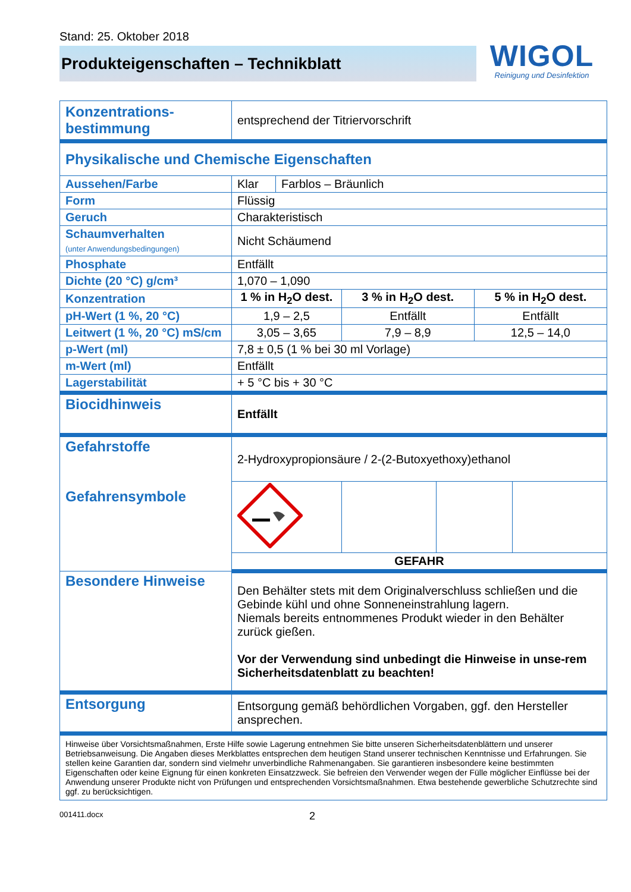Stand: 25. Oktober 2018
Produkteigenschaften – Technikblatt
WIGOL
Reinigung und Desinfektion
| Konzentrations- bestimmung | entsprechend der Titriervorschrift | | | | | |
| Physikalische und Chemische Eigenschaften | | | | | | |
| Aussehen/Farbe | Klar | Farblos – Bräunlich | | | | |
| Form | Flüssig | | | | | |
| Geruch | Charakteristisch | | | | | |
| Schaumverhalten (unter Anwendungsbedingungen) | Nicht Schäumend | | | | | |
| Phosphate | Entfällt | | | | | |
| Dichte (20 °C) g/cm³ | 1,070 – 1,090 | | | | | |
| Konzentration | 1 % in H<sub>2</sub>O dest. | | 3 % in H<sub>2</sub>O dest. | | 5 % in H<sub>2</sub>O dest. | |
| pH-Wert (1 %, 20 °C) | 1,9 – 2,5 | | Entfällt | | Entfällt | |
| Leitwert (1 %, 20 °C) mS/cm | 3,05 – 3,65 | | 7,9 – 8,9 | | 12,5 – 14,0 | |
| p-Wert (ml) | 7,8 ± 0,5 (1 % bei 30 ml Vorlage) | | | | | |
| m-Wert (ml) | Entfällt | | | | | |
| Lagerstabilität | + 5 °C bis + 30 °C | | | | | |
| Biocidhinweis | Entfällt | | | | | |
| Gefahrstoffe Gefahrensymbole | 2-Hydroxypropionsäure / 2-(2-Butoxyethoxy)ethanol | | | | | |
| | GEFAHR | | | | | |
| Besondere Hinweise | Den Behälter stets mit dem Originalverschluss schließen und die Gebinde kühl und ohne Sonneneinstrahlung lagern. Niemals bereits entnommenes Produkt wieder in den Behälter zurück gießen. Vor der Verwendung sind unbedingt die Hinweise in unse-rem Sicherheitsdatenblatt zu beachten! | | | | | |
| Entsorgung | Entsorgung gemäß behördlichen Vorgaben, ggf. den Hersteller ansprechen. | | | | | |
| Hinweise über Vorsichtsmaßnahmen, Erste Hilfe sowie Lagerung entnehmen Sie bitte unseren Sicherheitsdatenblättern und unserer Betriebsanweisung. Die Angaben dieses Merkblattes entsprechen dem heutigen Stand unserer technischen Kenntnisse und Erfahrungen. Sie stellen keine Garantien dar, sondern sind vielmehr unverbindliche Rahmenangaben. Sie garantieren insbesondere keine bestimmten Eigenschaften oder keine Eignung für einen konkreten Einsatzzweck. Sie befreien den Verwender wegen der Fülle möglicher Einflüsse bei der Anwendung unserer Produkte nicht von Prüfungen und entsprechenden Vorsichtsmaßnahmen. Etwa bestehende gewerbliche Schutzrechte sind ggf. zu berücksichtigen. | | | | | | |
001411.docx 2